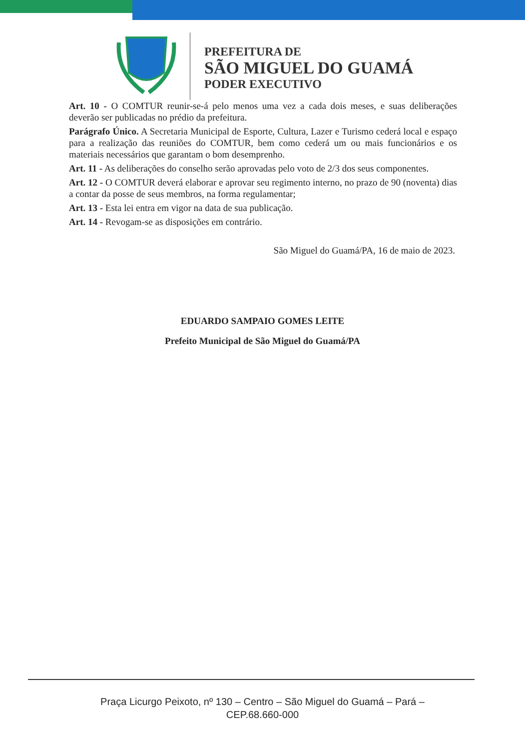PREFEITURA DE
SÃO MIGUEL DO GUAMÁ
PODER EXECUTIVO
Art. 10 - O COMTUR reunir-se-á pelo menos uma vez a cada dois meses, e suas deliberações deverão ser publicadas no prédio da prefeitura.
Parágrafo Único. A Secretaria Municipal de Esporte, Cultura, Lazer e Turismo cederá local e espaço para a realização das reuniões do COMTUR, bem como cederá um ou mais funcionários e os materiais necessários que garantam o bom desemprenho.
Art. 11 - As deliberações do conselho serão aprovadas pelo voto de 2/3 dos seus componentes.
Art. 12 - O COMTUR deverá elaborar e aprovar seu regimento interno, no prazo de 90 (noventa) dias a contar da posse de seus membros, na forma regulamentar;
Art. 13 - Esta lei entra em vigor na data de sua publicação.
Art. 14 - Revogam-se as disposições em contrário.
São Miguel do Guamá/PA, 16 de maio de 2023.
EDUARDO SAMPAIO GOMES LEITE
Prefeito Municipal de São Miguel do Guamá/PA
Praça Licurgo Peixoto, nº 130 – Centro – São Miguel do Guamá – Pará –
CEP.68.660-000